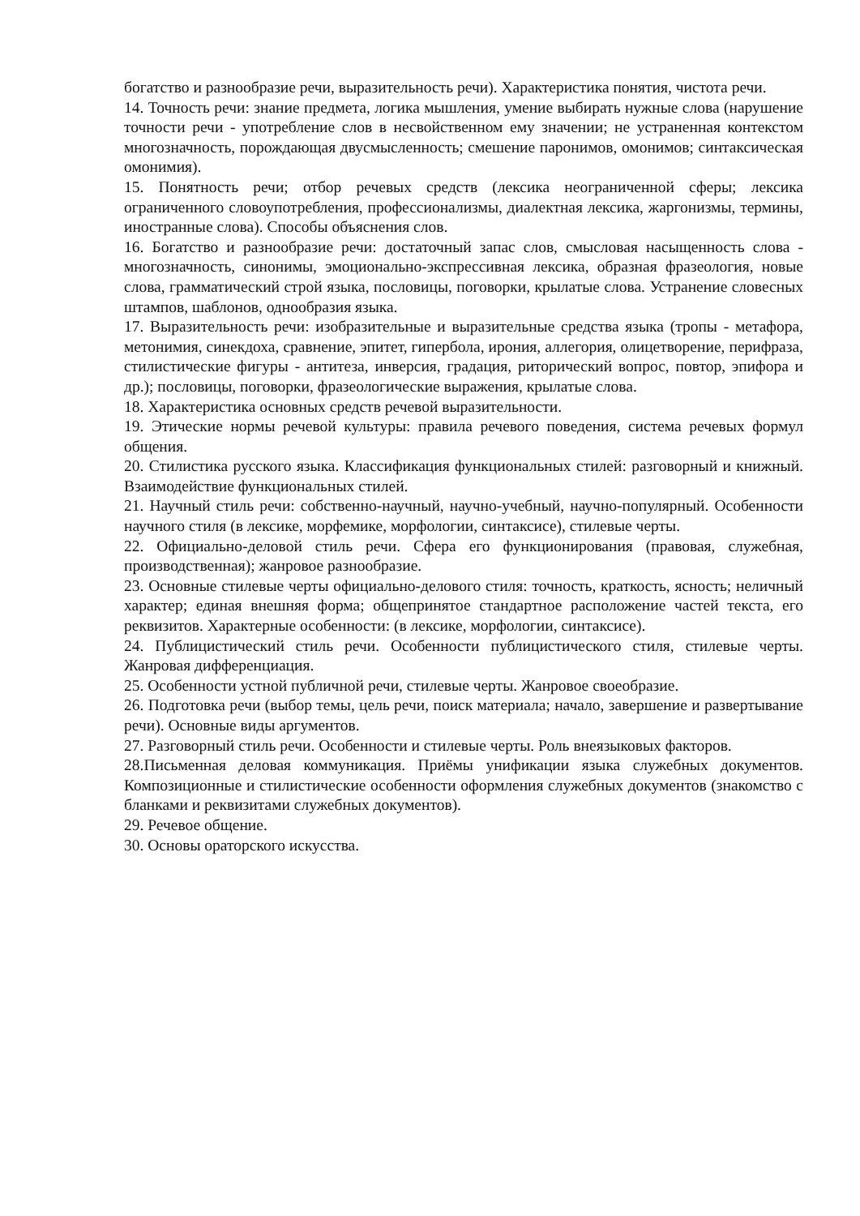богатство и разнообразие речи, выразительность речи). Характеристика понятия, чистота речи.
14. Точность речи: знание предмета, логика мышления, умение выбирать нужные слова (нарушение точности речи - употребление слов в несвойственном ему значении; не устраненная контекстом многозначность, порождающая двусмысленность; смешение паронимов, омонимов; синтаксическая омонимия).
15. Понятность речи; отбор речевых средств (лексика неограниченной сферы; лексика ограниченного словоупотребления, профессионализмы, диалектная лексика, жаргонизмы, термины, иностранные слова). Способы объяснения слов.
16. Богатство и разнообразие речи: достаточный запас слов, смысловая насыщенность слова - многозначность, синонимы, эмоционально-экспрессивная лексика, образная фразеология, новые слова, грамматический строй языка, пословицы, поговорки, крылатые слова. Устранение словесных штампов, шаблонов, однообразия языка.
17. Выразительность речи: изобразительные и выразительные средства языка (тропы - метафора, метонимия, синекдоха, сравнение, эпитет, гипербола, ирония, аллегория, олицетворение, перифраза, стилистические фигуры - антитеза, инверсия, градация, риторический вопрос, повтор, эпифора и др.); пословицы, поговорки, фразеологические выражения, крылатые слова.
18. Характеристика основных средств речевой выразительности.
19. Этические нормы речевой культуры: правила речевого поведения, система речевых формул общения.
20. Стилистика русского языка. Классификация функциональных стилей: разговорный и книжный. Взаимодействие функциональных стилей.
21. Научный стиль речи: собственно-научный, научно-учебный, научно-популярный. Особенности научного стиля (в лексике, морфемике, морфологии, синтаксисе), стилевые черты.
22. Официально-деловой стиль речи. Сфера его функционирования (правовая, служебная, производственная); жанровое разнообразие.
23. Основные стилевые черты официально-делового стиля: точность, краткость, ясность; неличный характер; единая внешняя форма; общепринятое стандартное расположение частей текста, его реквизитов. Характерные особенности: (в лексике, морфологии, синтаксисе).
24. Публицистический стиль речи. Особенности публицистического стиля, стилевые черты. Жанровая дифференциация.
25. Особенности устной публичной речи, стилевые черты. Жанровое своеобразие.
26. Подготовка речи (выбор темы, цель речи, поиск материала; начало, завершение и развертывание речи). Основные виды аргументов.
27. Разговорный стиль речи. Особенности и стилевые черты. Роль внеязыковых факторов.
28.Письменная деловая коммуникация. Приёмы унификации языка служебных документов. Композиционные и стилистические особенности оформления служебных документов (знакомство с бланками и реквизитами служебных документов).
29. Речевое общение.
30. Основы ораторского искусства.